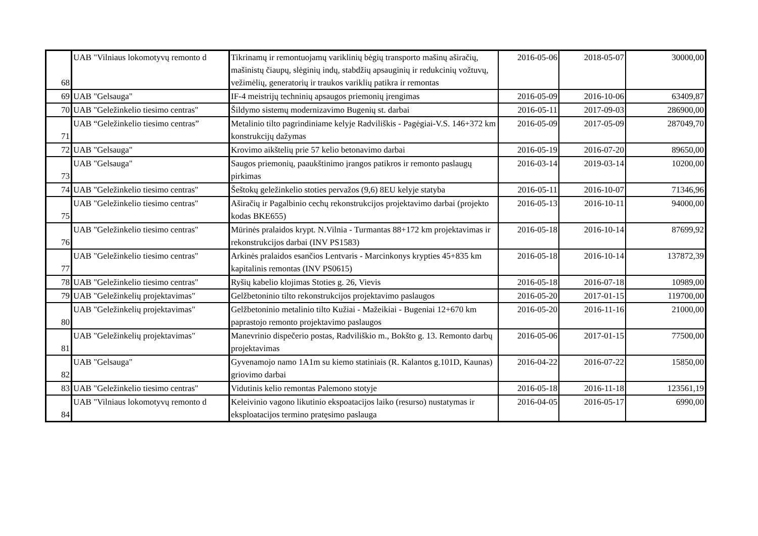| 68 | UAB "Vilniaus lokomotyvų remonto d | Tikrinamų ir remontuojamų variklinių bėgių transporto mašinų aširačių, mašinistų čiaupų, slėginių indų, stabdžių apsauginių ir redukcinių vožtuvų, vežimėlių, generatorių ir traukos variklių patikra ir remontas | 2016-05-06 | 2018-05-07 | 30000,00 |
| 69 | UAB "Gelsauga" | IF-4 meistrijų techninių apsaugos priemonių įrengimas | 2016-05-09 | 2016-10-06 | 63409,87 |
| 70 | UAB "Geležinkelio tiesimo centras" | Šildymo sistemų modernizavimo Bugenių st. darbai | 2016-05-11 | 2017-09-03 | 286900,00 |
| 71 | UAB “Geležinkelio tiesimo centras” | Metalinio tilto pagrindiniame kelyje Radviliškis - Pagėgiai-V.S. 146+372 km konstrukcijų dažymas | 2016-05-09 | 2017-05-09 | 287049,70 |
| 72 | UAB "Gelsauga" | Krovimo aikštelių prie 57 kelio betonavimo darbai | 2016-05-19 | 2016-07-20 | 89650,00 |
| 73 | UAB "Gelsauga" | Saugos priemonių, paaukštinimo įrangos patikros ir remonto paslaugų pirkimas | 2016-03-14 | 2019-03-14 | 10200,00 |
| 74 | UAB "Geležinkelio tiesimo centras" | Šeštokų geležinkelio stoties pervažos (9,6) 8EU kelyje statyba | 2016-05-11 | 2016-10-07 | 71346,96 |
| 75 | UAB "Geležinkelio tiesimo centras" | Aširačių ir Pagalbinio cechų rekonstrukcijos projektavimo darbai (projekto kodas BKE655) | 2016-05-13 | 2016-10-11 | 94000,00 |
| 76 | UAB "Geležinkelio tiesimo centras" | Mūrinės pralaidos krypt. N.Vilnia - Turmantas 88+172 km projektavimas ir rekonstrukcijos darbai (INV PS1583) | 2016-05-18 | 2016-10-14 | 87699,92 |
| 77 | UAB "Geležinkelio tiesimo centras" | Arkinės pralaidos esančios Lentvaris - Marcinkonys krypties 45+835 km kapitalinis remontas (INV PS0615) | 2016-05-18 | 2016-10-14 | 137872,39 |
| 78 | UAB "Geležinkelio tiesimo centras" | Ryšių kabelio klojimas Stoties g. 26, Vievis | 2016-05-18 | 2016-07-18 | 10989,00 |
| 79 | UAB "Geležinkelių projektavimas" | Gelžbetoninio tilto rekonstrukcijos projektavimo paslaugos | 2016-05-20 | 2017-01-15 | 119700,00 |
| 80 | UAB "Geležinkelių projektavimas" | Gelžbetoninio metalinio tilto Kužiai - Mažeikiai - Bugeniai 12+670 km paprastojo remonto projektavimo paslaugos | 2016-05-20 | 2016-11-16 | 21000,00 |
| 81 | UAB "Geležinkelių projektavimas" | Manevrinio dispečerio postas, Radviliškio m., Bokšto g. 13. Remonto darbų projektavimas | 2016-05-06 | 2017-01-15 | 77500,00 |
| 82 | UAB "Gelsauga" | Gyvenamojo namo 1A1m su kiemo statiniais (R. Kalantos g.101D, Kaunas) griovimo darbai | 2016-04-22 | 2016-07-22 | 15850,00 |
| 83 | UAB "Geležinkelio tiesimo centras" | Vidutinis kelio remontas Palemono stotyje | 2016-05-18 | 2016-11-18 | 123561,19 |
| 84 | UAB "Vilniaus lokomotyvų remonto d | Keleivinio vagono likutinio ekspoatacijos laiko (resurso) nustatymas ir eksploatacijos termino pratęsimo paslauga | 2016-04-05 | 2016-05-17 | 6990,00 |